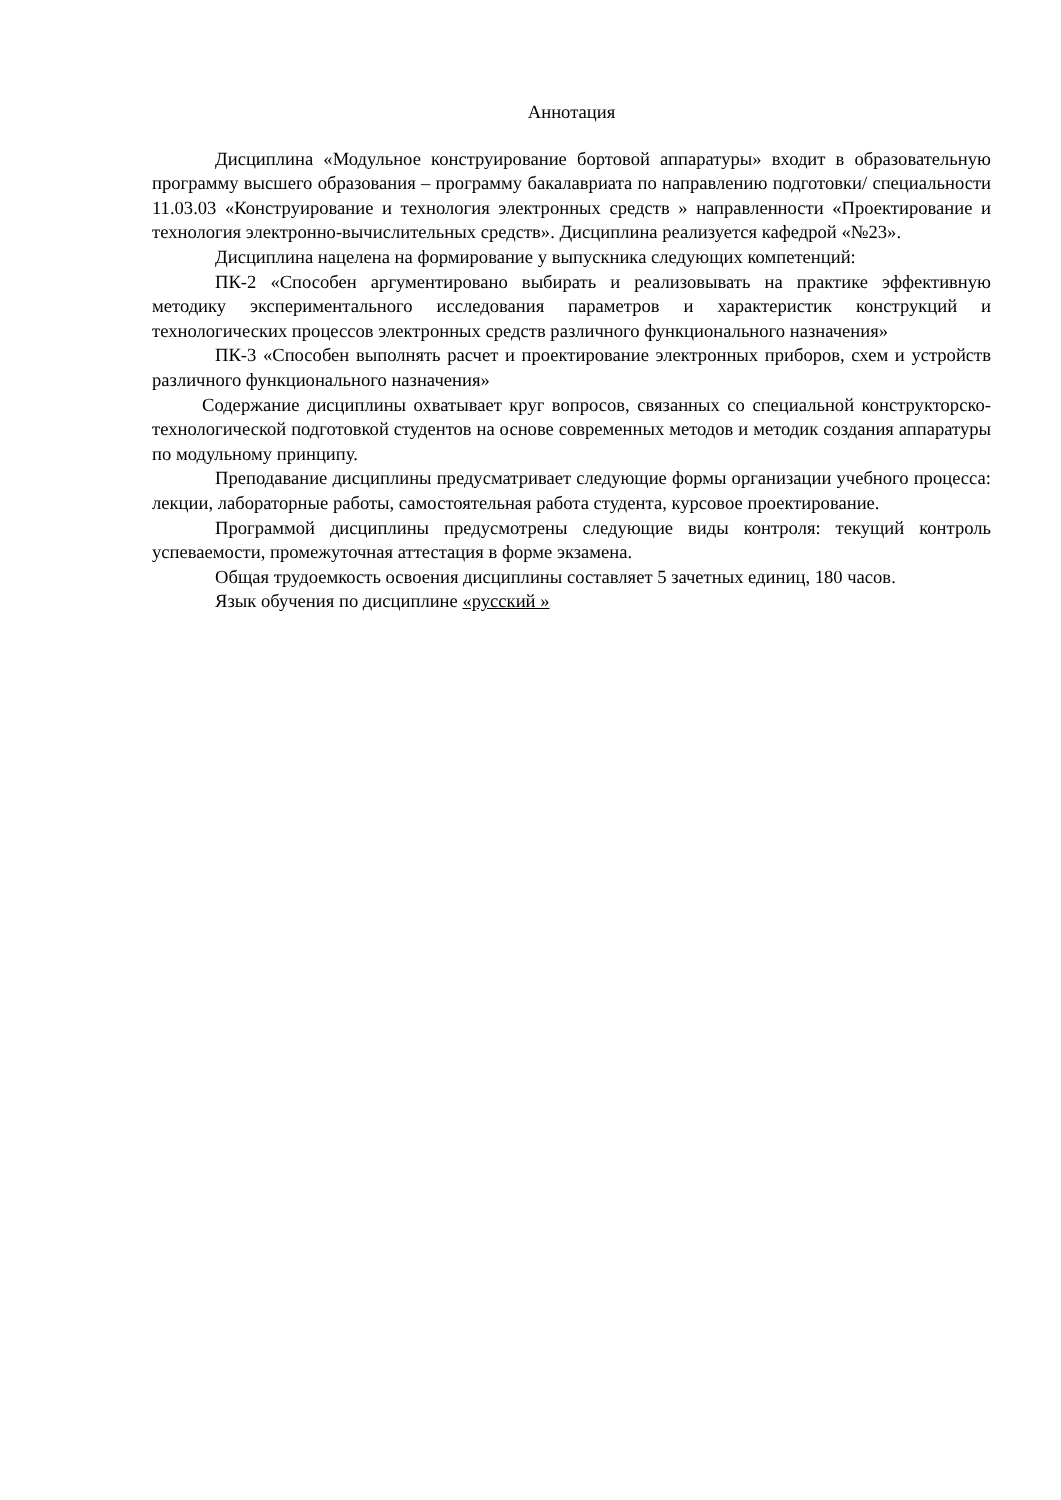Аннотация
Дисциплина «Модульное конструирование бортовой аппаратуры» входит в образовательную программу высшего образования – программу бакалавриата по направлению подготовки/ специальности 11.03.03 «Конструирование и технология электронных средств » направленности «Проектирование и технология электронно-вычислительных средств». Дисциплина реализуется кафедрой «№23».
Дисциплина нацелена на формирование у выпускника следующих компетенций:
ПК-2 «Способен аргументировано выбирать и реализовывать на практике эффективную методику экспериментального исследования параметров и характеристик конструкций и технологических процессов электронных средств различного функционального назначения»
ПК-3 «Способен выполнять расчет и проектирование электронных приборов, схем и устройств различного функционального назначения»
Содержание дисциплины охватывает круг вопросов, связанных со специальной конструкторско-технологической подготовкой студентов на основе современных методов и методик создания аппаратуры по модульному принципу.
Преподавание дисциплины предусматривает следующие формы организации учебного процесса: лекции, лабораторные работы, самостоятельная работа студента, курсовое проектирование.
Программой дисциплины предусмотрены следующие виды контроля: текущий контроль успеваемости, промежуточная аттестация в форме экзамена.
Общая трудоемкость освоения дисциплины составляет 5 зачетных единиц, 180 часов.
Язык обучения по дисциплине «русский »